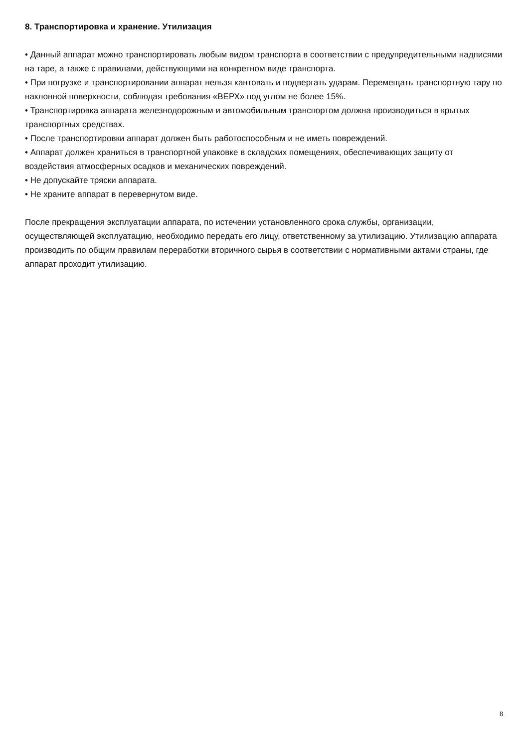8. Транспортировка и хранение. Утилизация
• Данный аппарат можно транспортировать любым видом транспорта в соответствии с предупредительными надписями на таре, а также с правилами, действующими на конкретном виде транспорта.
• При погрузке и транспортировании аппарат нельзя кантовать и подвергать ударам. Перемещать транспортную тару по наклонной поверхности, соблюдая требования «ВЕРХ» под углом не более 15%.
• Транспортировка аппарата железнодорожным и автомобильным транспортом должна производиться в крытых транспортных средствах.
• После транспортировки аппарат должен быть работоспособным и не иметь повреждений.
• Аппарат должен храниться в транспортной упаковке в складских помещениях, обеспечивающих защиту от воздействия атмосферных осадков и механических повреждений.
• Не допускайте тряски аппарата.
• Не храните аппарат в перевернутом виде.
После прекращения эксплуатации аппарата, по истечении установленного срока службы, организации, осуществляющей эксплуатацию, необходимо передать его лицу, ответственному за утилизацию. Утилизацию аппарата производить по общим правилам переработки вторичного сырья в соответствии с нормативными актами страны, где аппарат проходит утилизацию.
8